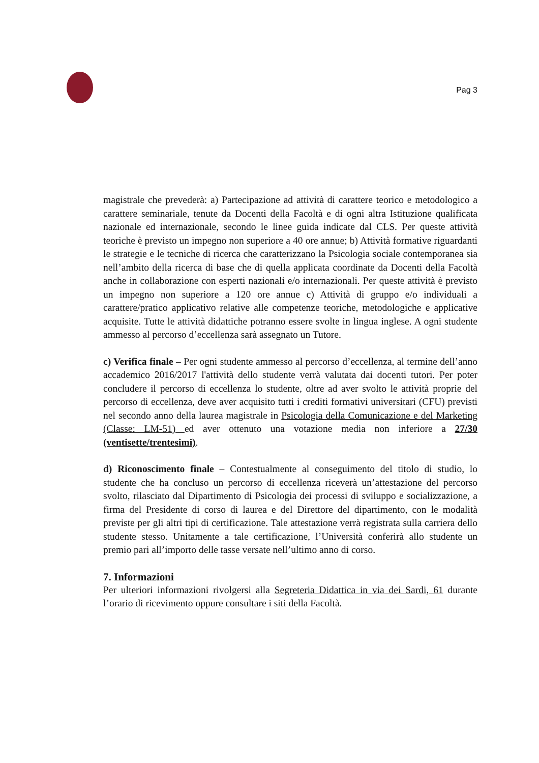Pag 3
magistrale che prevederà: a) Partecipazione ad attività di carattere teorico e metodologico a carattere seminariale, tenute da Docenti della Facoltà e di ogni altra Istituzione qualificata nazionale ed internazionale, secondo le linee guida indicate dal CLS. Per queste attività teoriche è previsto un impegno non superiore a 40 ore annue; b) Attività formative riguardanti le strategie e le tecniche di ricerca che caratterizzano la Psicologia sociale contemporanea sia nell’ambito della ricerca di base che di quella applicata coordinate da Docenti della Facoltà anche in collaborazione con esperti nazionali e/o internazionali. Per queste attività è previsto un impegno non superiore a 120 ore annue c) Attività di gruppo e/o individuali a carattere/pratico applicativo relative alle competenze teoriche, metodologiche e applicative acquisite. Tutte le attività didattiche potranno essere svolte in lingua inglese. A ogni studente ammesso al percorso d’eccellenza sarà assegnato un Tutore.
c) Verifica finale – Per ogni studente ammesso al percorso d’eccellenza, al termine dell’anno accademico 2016/2017 l'attività dello studente verrà valutata dai docenti tutori. Per poter concludere il percorso di eccellenza lo studente, oltre ad aver svolto le attività proprie del percorso di eccellenza, deve aver acquisito tutti i crediti formativi universitari (CFU) previsti nel secondo anno della laurea magistrale in Psicologia della Comunicazione e del Marketing (Classe: LM-51) ed aver ottenuto una votazione media non inferiore a 27/30 (ventisette/trentesimi).
d) Riconoscimento finale – Contestualmente al conseguimento del titolo di studio, lo studente che ha concluso un percorso di eccellenza riceverà un’attestazione del percorso svolto, rilasciato dal Dipartimento di Psicologia dei processi di sviluppo e socializzazione, a firma del Presidente di corso di laurea e del Direttore del dipartimento, con le modalità previste per gli altri tipi di certificazione. Tale attestazione verrà registrata sulla carriera dello studente stesso. Unitamente a tale certificazione, l’Università conferirà allo studente un premio pari all’importo delle tasse versate nell’ultimo anno di corso.
7. Informazioni
Per ulteriori informazioni rivolgersi alla Segreteria Didattica in via dei Sardi, 61 durante l’orario di ricevimento oppure consultare i siti della Facoltà.